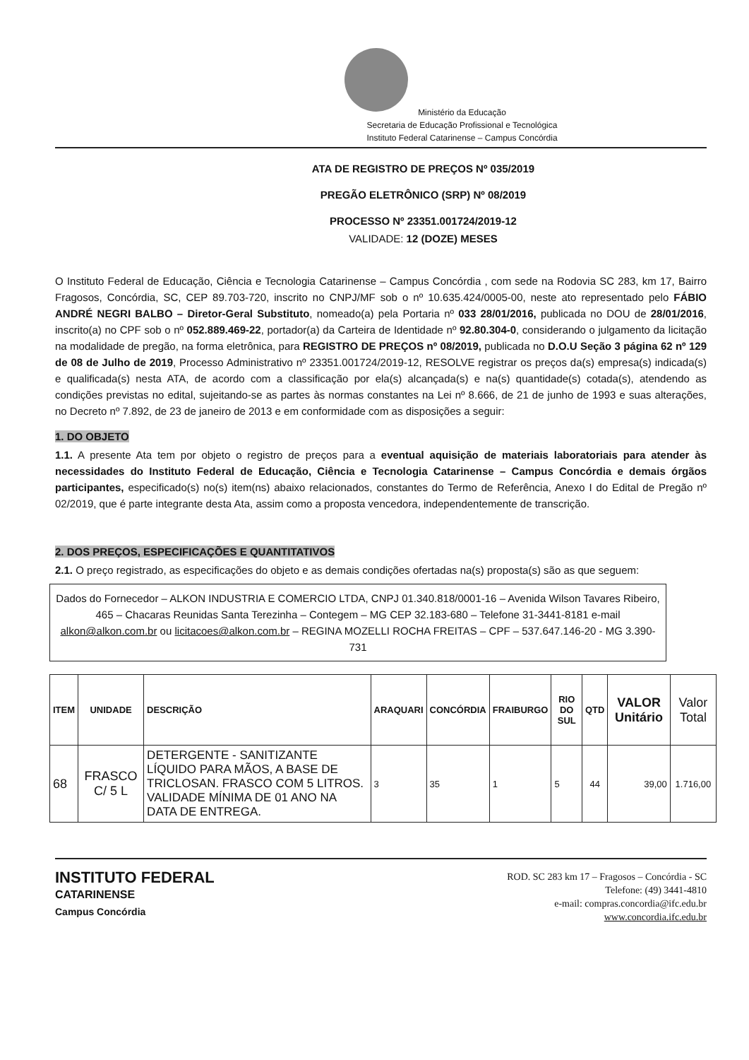Ministério da Educação
Secretaria de Educação Profissional e Tecnológica
Instituto Federal Catarinense – Campus Concórdia
ATA DE REGISTRO DE PREÇOS Nº 035/2019
PREGÃO ELETRÔNICO (SRP) Nº 08/2019
PROCESSO Nº 23351.001724/2019-12
VALIDADE: 12 (DOZE) MESES
O Instituto Federal de Educação, Ciência e Tecnologia Catarinense – Campus Concórdia , com sede na Rodovia SC 283, km 17, Bairro Fragosos, Concórdia, SC, CEP 89.703-720, inscrito no CNPJ/MF sob o nº 10.635.424/0005-00, neste ato representado pelo FÁBIO ANDRÉ NEGRI BALBO – Diretor-Geral Substituto, nomeado(a) pela Portaria nº 033 28/01/2016, publicada no DOU de 28/01/2016, inscrito(a) no CPF sob o nº 052.889.469-22, portador(a) da Carteira de Identidade nº 92.80.304-0, considerando o julgamento da licitação na modalidade de pregão, na forma eletrônica, para REGISTRO DE PREÇOS nº 08/2019, publicada no D.O.U Seção 3 página 62 nº 129 de 08 de Julho de 2019, Processo Administrativo nº 23351.001724/2019-12, RESOLVE registrar os preços da(s) empresa(s) indicada(s) e qualificada(s) nesta ATA, de acordo com a classificação por ela(s) alcançada(s) e na(s) quantidade(s) cotada(s), atendendo as condições previstas no edital, sujeitando-se as partes às normas constantes na Lei nº 8.666, de 21 de junho de 1993 e suas alterações, no Decreto nº 7.892, de 23 de janeiro de 2013 e em conformidade com as disposições a seguir:
1. DO OBJETO
1.1. A presente Ata tem por objeto o registro de preços para a eventual aquisição de materiais laboratoriais para atender às necessidades do Instituto Federal de Educação, Ciência e Tecnologia Catarinense – Campus Concórdia e demais órgãos participantes, especificado(s) no(s) item(ns) abaixo relacionados, constantes do Termo de Referência, Anexo I do Edital de Pregão nº 02/2019, que é parte integrante desta Ata, assim como a proposta vencedora, independentemente de transcrição.
2. DOS PREÇOS, ESPECIFICAÇÕES E QUANTITATIVOS
2.1. O preço registrado, as especificações do objeto e as demais condições ofertadas na(s) proposta(s) são as que seguem:
Dados do Fornecedor – ALKON INDUSTRIA E COMERCIO LTDA, CNPJ 01.340.818/0001-16 – Avenida Wilson Tavares Ribeiro, 465 – Chacaras Reunidas Santa Terezinha – Contegem – MG CEP 32.183-680 – Telefone 31-3441-8181 e-mail alkon@alkon.com.br ou licitacoes@alkon.com.br – REGINA MOZELLI ROCHA FREITAS – CPF – 537.647.146-20 - MG 3.390-731
| ITEM | UNIDADE | DESCRIÇÃO | ARAQUARI | CONCÓRDIA | FRAIBURGO | RIO DO SUL | QTD | VALOR Unitário | Valor Total |
| --- | --- | --- | --- | --- | --- | --- | --- | --- | --- |
| 68 | FRASCO C/ 5 L | DETERGENTE - SANITIZANTE LÍQUIDO PARA MÃOS, A BASE DE TRICLOSAN. FRASCO COM 5 LITROS. VALIDADE MÍNIMA DE 01 ANO NA DATA DE ENTREGA. | 3 | 35 | 1 | 5 | 44 | 39,00 | 1.716,00 |
INSTITUTO FEDERAL
CATARINENSE
Campus Concórdia
ROD. SC 283 km 17 – Fragosos – Concórdia - SC
Telefone: (49) 3441-4810
e-mail: compras.concordia@ifc.edu.br
www.concordia.ifc.edu.br